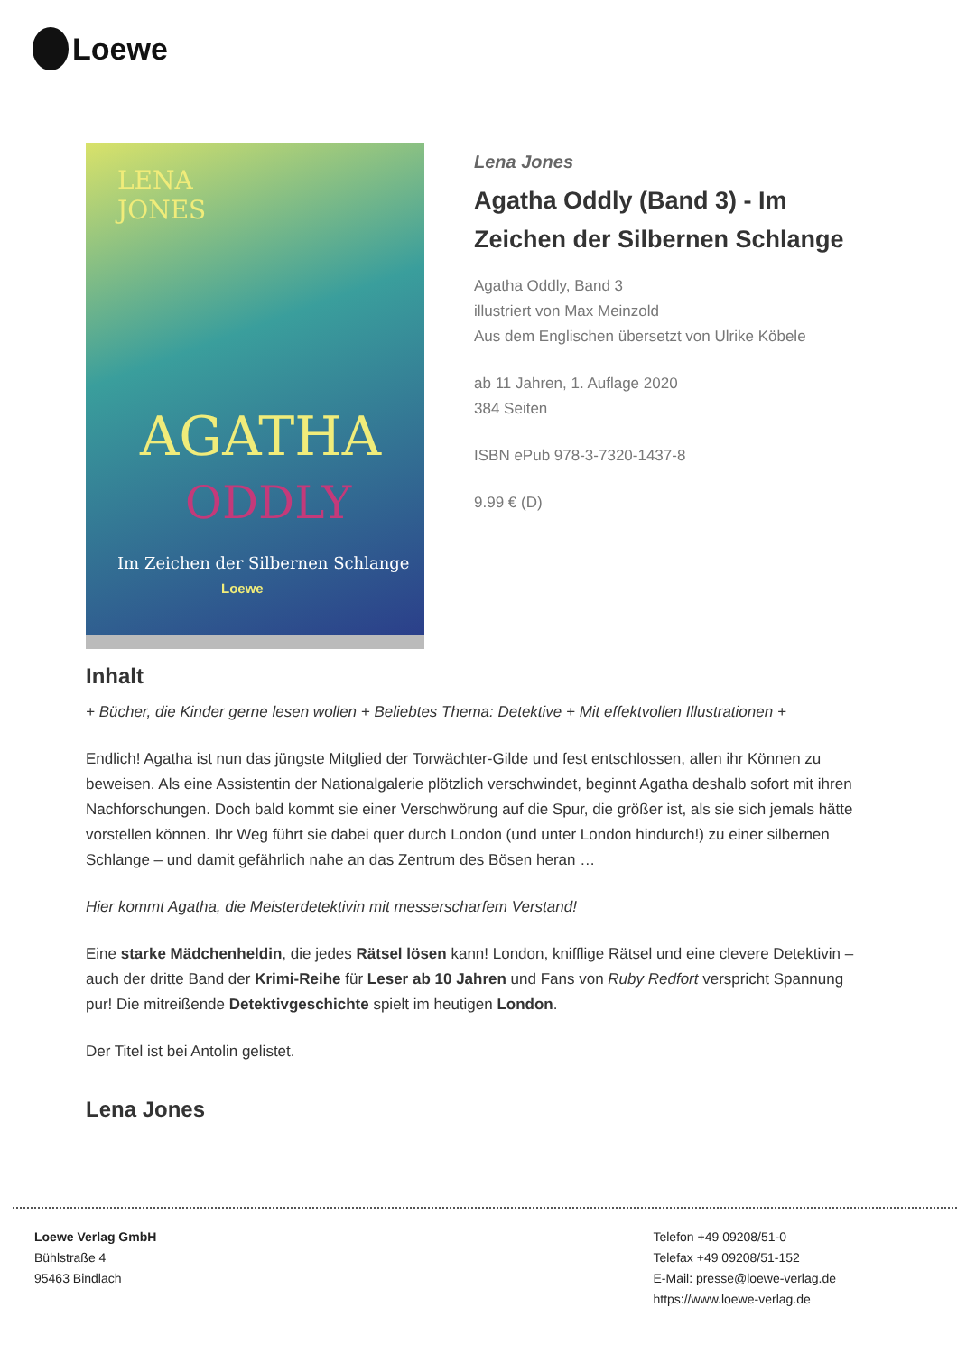Loewe
LENA
JONES
AGATHA
ODDLY
Im Zeichen der Silbernen Schlange
Loewe
Lena Jones
Agatha Oddly (Band 3) - Im Zeichen der Silbernen Schlange
Agatha Oddly, Band 3
illustriert von Max Meinzold
Aus dem Englischen übersetzt von Ulrike Köbele
ab 11 Jahren, 1. Auflage 2020
384 Seiten
ISBN ePub 978-3-7320-1437-8
9.99 € (D)
Inhalt
+ Bücher, die Kinder gerne lesen wollen + Beliebtes Thema: Detektive + Mit effektvollen Illustrationen +
Endlich! Agatha ist nun das jüngste Mitglied der Torwächter-Gilde und fest entschlossen, allen ihr Können zu beweisen. Als eine Assistentin der Nationalgalerie plötzlich verschwindet, beginnt Agatha deshalb sofort mit ihren Nachforschungen. Doch bald kommt sie einer Verschwörung auf die Spur, die größer ist, als sie sich jemals hätte vorstellen können. Ihr Weg führt sie dabei quer durch London (und unter London hindurch!) zu einer silbernen Schlange – und damit gefährlich nahe an das Zentrum des Bösen heran …
Hier kommt Agatha, die Meisterdetektivin mit messerscharfem Verstand!
Eine starke Mädchenheldin, die jedes Rätsel lösen kann! London, knifflige Rätsel und eine clevere Detektivin – auch der dritte Band der Krimi-Reihe für Leser ab 10 Jahren und Fans von Ruby Redfort verspricht Spannung pur! Die mitreißende Detektivgeschichte spielt im heutigen London.
Der Titel ist bei Antolin gelistet.
Lena Jones
Loewe Verlag GmbH
Bühlstraße 4
95463 Bindlach
Telefon +49 09208/51-0
Telefax +49 09208/51-152
E-Mail: presse@loewe-verlag.de
https://www.loewe-verlag.de